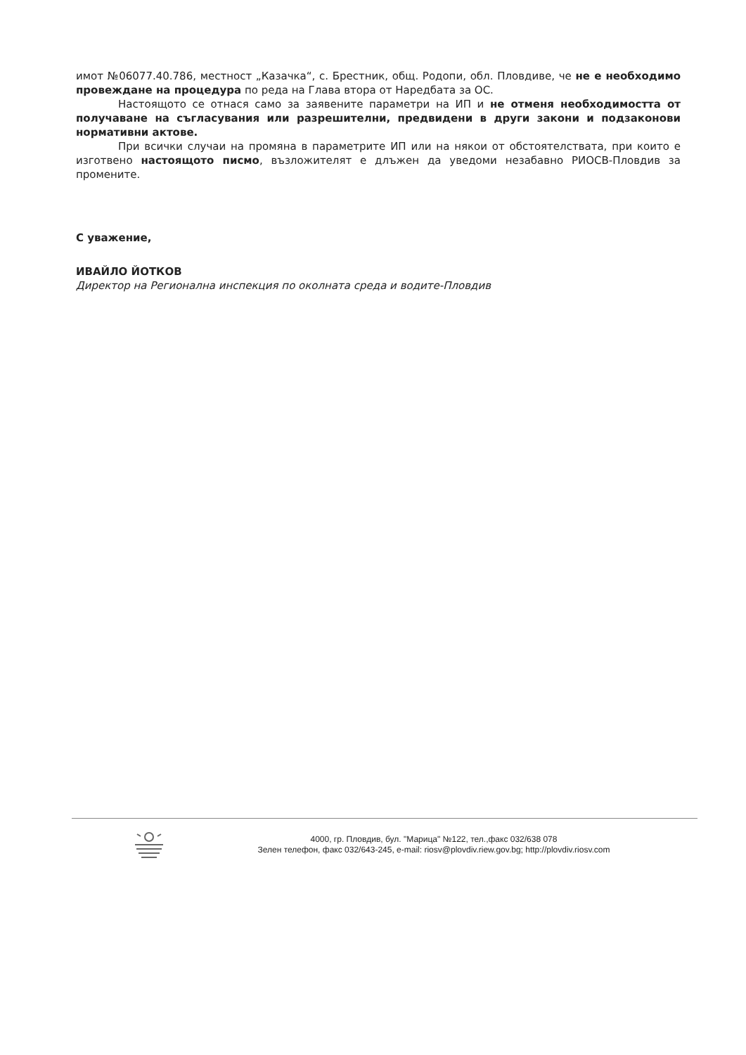имот №06077.40.786, местност „Казачка“, с. Брестник, общ. Родопи, обл. Пловдиве, че не е необходимо провеждане на процедура по реда на Глава втора от Наредбата за ОС.
Настоящото се отнася само за заявените параметри на ИП и не отменя необходимостта от получаване на съгласувания или разрешителни, предвидени в други закони и подзаконови нормативни актове.
При всички случаи на промяна в параметрите ИП или на някои от обстоятелствата, при които е изготвено настоящото писмо, възложителят е длъжен да уведоми незабавно РИОСВ-Пловдив за промените.
С уважение,
ИВАЙЛО ЙОТКОВ
Директор на Регионална инспекция по околната среда и водите-Пловдив
4000, гр. Пловдив, бул. "Марица" №122, тел.,факс 032/638 078
Зелен телефон, факс 032/643-245, e-mail: riosv@plovdiv.riew.gov.bg; http://plovdiv.riosv.com